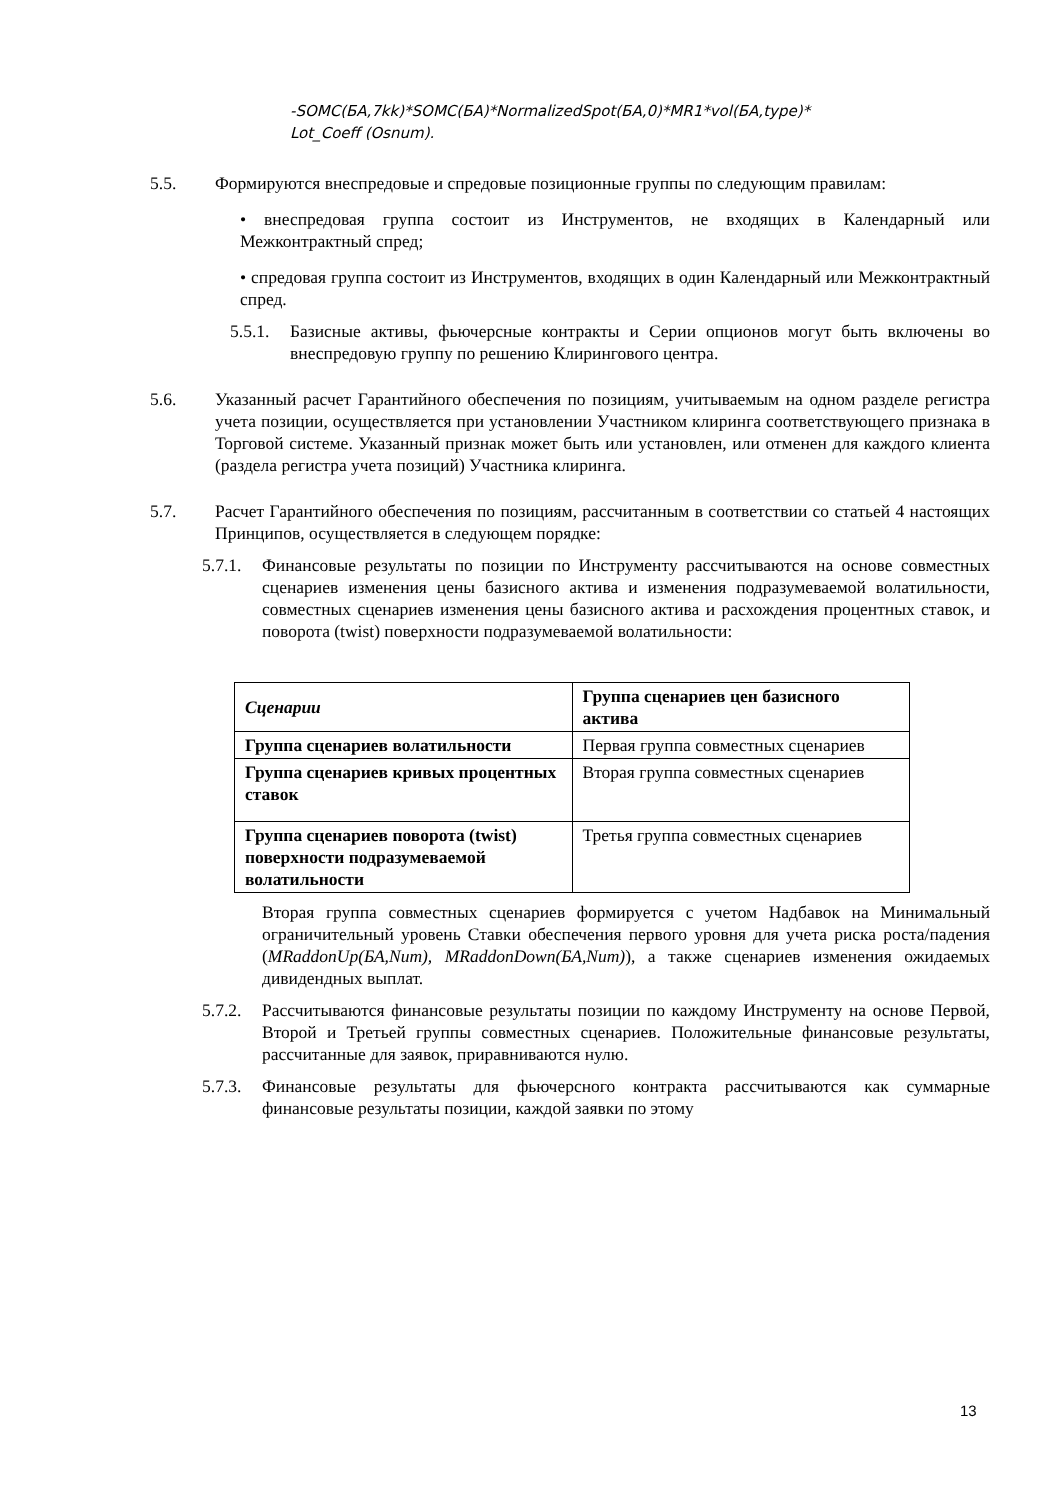-SOMC(БА,7kk)*SOMC(БА)*NormalizedSpot(БА,0)*MR1*vol(БА,type)*
Lot_Coeff (Osnum).
5.5. Формируются внеспредовые и спредовые позиционные группы по следующим правилам:
• внеспредовая группа состоит из Инструментов, не входящих в Календарный или Межконтрактный спред;
• спредовая группа состоит из Инструментов, входящих в один Календарный или Межконтрактный спред.
5.5.1.
Базисные активы, фьючерсные контракты и Серии опционов могут быть включены во внеспредовую группу по решению Клирингового центра.
5.6. Указанный расчет Гарантийного обеспечения по позициям, учитываемым на одном разделе регистра учета позиции, осуществляется при установлении Участником клиринга соответствующего признака в Торговой системе. Указанный признак может быть или установлен, или отменен для каждого клиента (раздела регистра учета позиций) Участника клиринга.
5.7. Расчет Гарантийного обеспечения по позициям, рассчитанным в соответствии со статьей 4 настоящих Принципов, осуществляется в следующем порядке:
5.7.1.
Финансовые результаты по позиции по Инструменту рассчитываются на основе совместных сценариев изменения цены базисного актива и изменения подразумеваемой волатильности, совместных сценариев изменения цены базисного актива и расхождения процентных ставок, и поворота (twist) поверхности подразумеваемой волатильности:
| Сценарии | Группа сценариев цен базисного актива |
| Группа сценариев волатильности | Первая группа совместных сценариев |
| Группа сценариев кривых процентных ставок | Вторая группа совместных сценариев |
| Группа сценариев поворота (twist) поверхности подразумеваемой волатильности | Третья группа совместных сценариев |
Вторая группа совместных сценариев формируется с учетом Надбавок на Минимальный ограничительный уровень Ставки обеспечения первого уровня для учета риска роста/падения (MRaddonUp(БА,Num), MRaddonDown(БА,Num)), а также сценариев изменения ожидаемых дивидендных выплат.
5.7.2.
Рассчитываются финансовые результаты позиции по каждому Инструменту на основе Первой, Второй и Третьей группы совместных сценариев. Положительные финансовые результаты, рассчитанные для заявок, приравниваются нулю.
5.7.3.
Финансовые результаты для фьючерсного контракта рассчитываются как суммарные финансовые результаты позиции, каждой заявки по этому
13